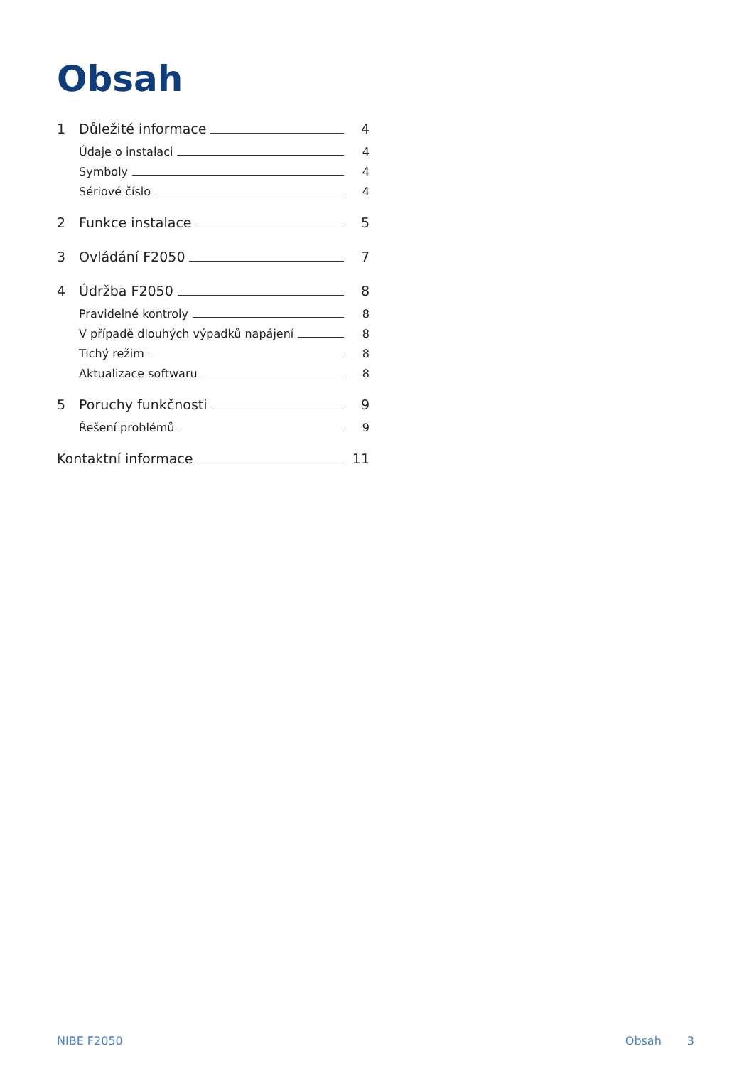Obsah
1 Důležité informace 4
Údaje o instalaci 4
Symboly 4
Sériové číslo 4
2 Funkce instalace 5
3 Ovládání F2050 7
4 Údržba F2050 8
Pravidelné kontroly 8
V případě dlouhých výpadků napájení 8
Tichý režim 8
Aktualizace softwaru 8
5 Poruchy funkčnosti 9
Řešení problémů 9
Kontaktní informace 11
NIBE F2050 Obsah 3